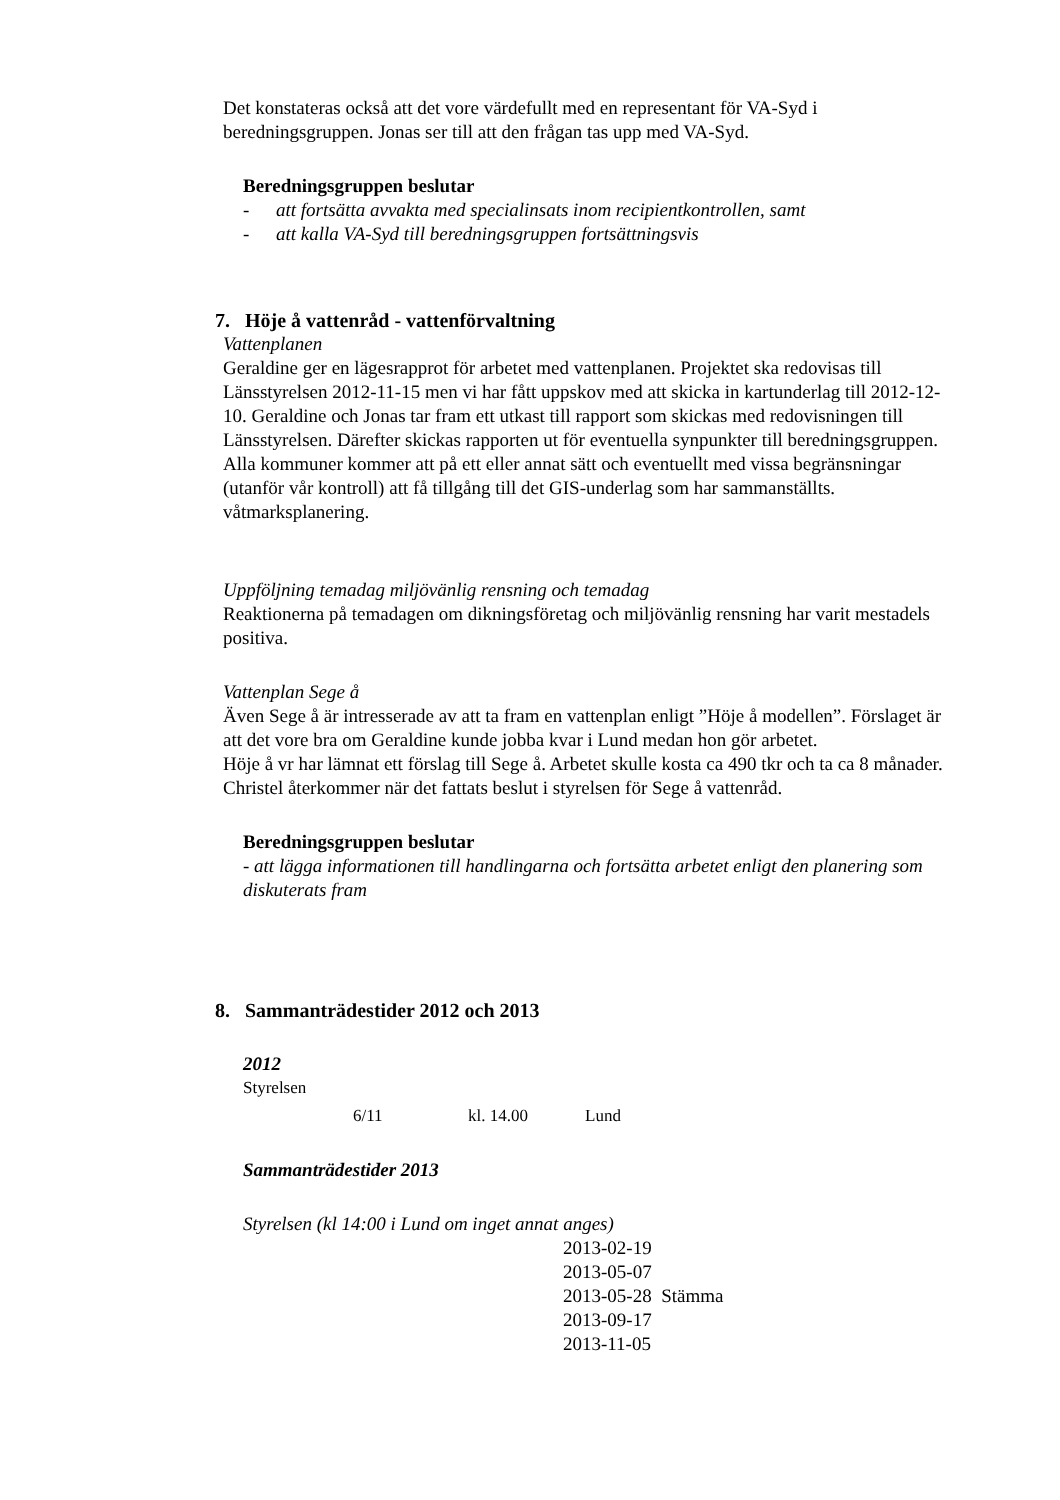Det konstateras också att det vore värdefullt med en representant för VA-Syd i beredningsgruppen. Jonas ser till att den frågan tas upp med VA-Syd.
Beredningsgruppen beslutar
- att fortsätta avvakta med specialinsats inom recipientkontrollen, samt
- att kalla VA-Syd till beredningsgruppen fortsättningsvis
7. Höje å vattenråd - vattenförvaltning
Vattenplanen
Geraldine ger en lägesrapprot för arbetet med vattenplanen. Projektet ska redovisas till Länsstyrelsen 2012-11-15 men vi har fått uppskov med att skicka in kartunderlag till 2012-12-10. Geraldine och Jonas tar fram ett utkast till rapport som skickas med redovisningen till Länsstyrelsen. Därefter skickas rapporten ut för eventuella synpunkter till beredningsgruppen.
Alla kommuner kommer att på ett eller annat sätt och eventuellt med vissa begränsningar (utanför vår kontroll) att få tillgång till det GIS-underlag som har sammanställts. våtmarksplanering.
Uppföljning temadag miljövänlig rensning och temadag
Reaktionerna på temadagen om dikningsföretag och miljövänlig rensning har varit mestadels positiva.
Vattenplan Sege å
Även Sege å är intresserade av att ta fram en vattenplan enligt ”Höje å modellen”. Förslaget är att det vore bra om Geraldine kunde jobba kvar i Lund medan hon gör arbetet.
Höje å vr har lämnat ett förslag till Sege å. Arbetet skulle kosta ca 490 tkr och ta ca 8 månader. Christel återkommer när det fattats beslut i styrelsen för Sege å vattenråd.
Beredningsgruppen beslutar
- att lägga informationen till handlingarna och fortsätta arbetet enligt den planering som diskuterats fram
8. Sammanträdestider 2012 och 2013
2012
Styrelsen
6/11 kl. 14.00 Lund
Sammanträdestider 2013
Styrelsen (kl 14:00 i Lund om inget annat anges)
2013-02-19
2013-05-07
2013-05-28 Stämma
2013-09-17
2013-11-05